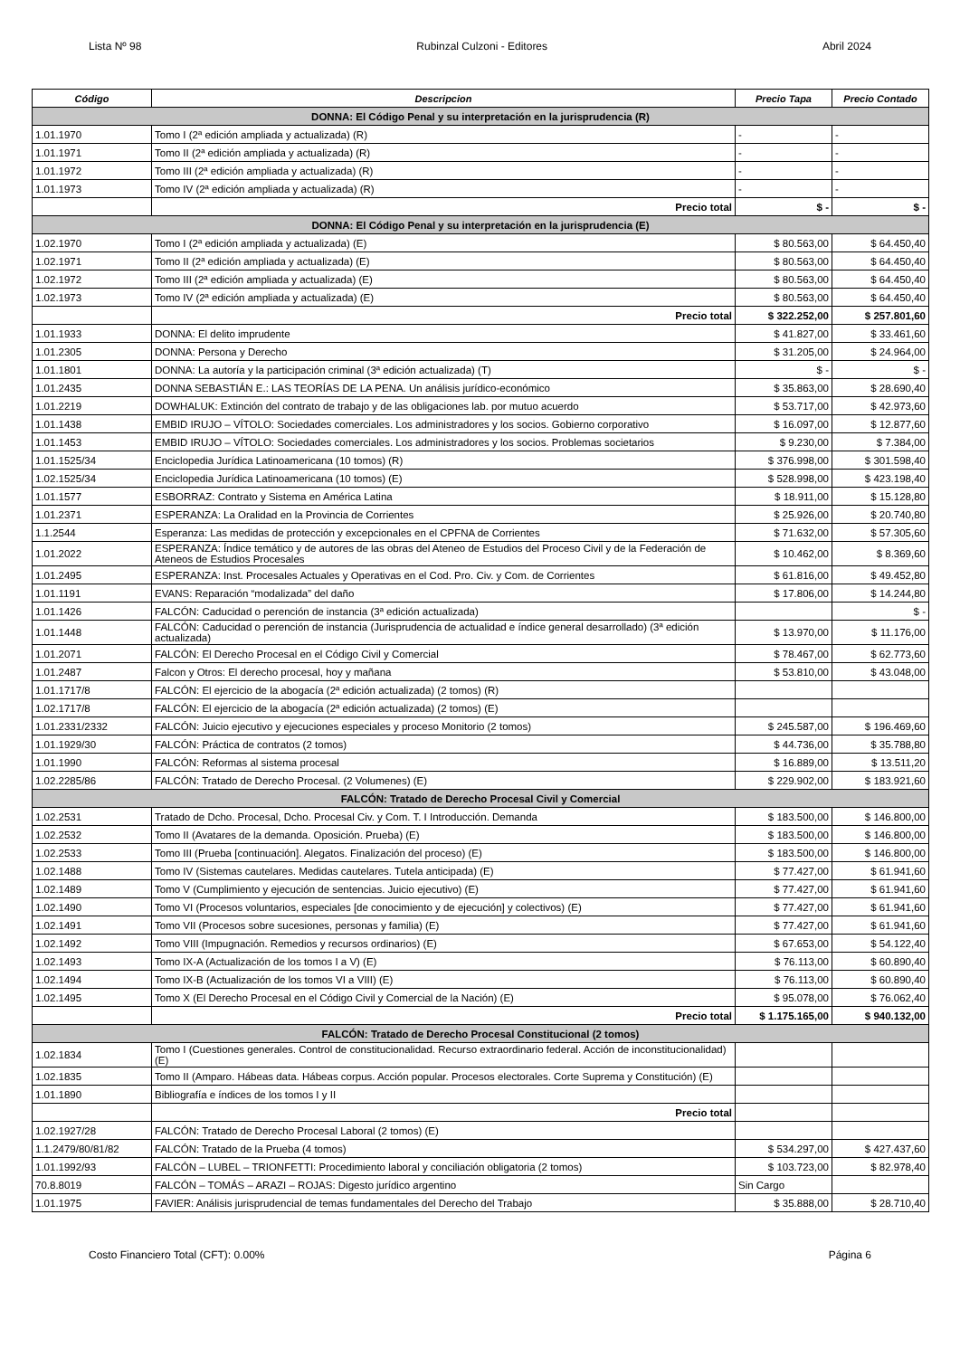Lista Nº 98 Rubinzal Culzoni - Editores Abril 2024
| Código | Descripcion | Precio Tapa | Precio Contado |
| --- | --- | --- | --- |
| DONNA: El Código Penal y su interpretación en la jurisprudencia (R) | | | |
| 1.01.1970 | Tomo I (2ª edición ampliada y actualizada) (R) | - | - |
| 1.01.1971 | Tomo II (2ª edición ampliada y actualizada) (R) | - | - |
| 1.01.1972 | Tomo III (2ª edición ampliada y actualizada) (R) | - | - |
| 1.01.1973 | Tomo IV (2ª edición ampliada y actualizada) (R) | - | - |
| | Precio total | $ - | $ - |
| DONNA: El Código Penal y su interpretación en la jurisprudencia (E) | | | |
| 1.02.1970 | Tomo I (2ª edición ampliada y actualizada) (E) | $ 80.563,00 | $ 64.450,40 |
| 1.02.1971 | Tomo II (2ª edición ampliada y actualizada) (E) | $ 80.563,00 | $ 64.450,40 |
| 1.02.1972 | Tomo III (2ª edición ampliada y actualizada) (E) | $ 80.563,00 | $ 64.450,40 |
| 1.02.1973 | Tomo IV (2ª edición ampliada y actualizada) (E) | $ 80.563,00 | $ 64.450,40 |
| | Precio total | $ 322.252,00 | $ 257.801,60 |
| 1.01.1933 | DONNA: El delito imprudente | $ 41.827,00 | $ 33.461,60 |
| 1.01.2305 | DONNA: Persona y Derecho | $ 31.205,00 | $ 24.964,00 |
| 1.01.1801 | DONNA: La autoría y la participación criminal (3ª edición actualizada) (T) | $ - | $ - |
| 1.01.2435 | DONNA SEBASTIÁN E.: LAS TEORÍAS DE LA PENA. Un análisis jurídico-económico | $ 35.863,00 | $ 28.690,40 |
| 1.01.2219 | DOWHALUK: Extinción del contrato de trabajo y de las obligaciones lab. por mutuo acuerdo | $ 53.717,00 | $ 42.973,60 |
| 1.01.1438 | EMBID IRUJO – VÍTOLO: Sociedades comerciales. Los administradores y los socios. Gobierno corporativo | $ 16.097,00 | $ 12.877,60 |
| 1.01.1453 | EMBID IRUJO – VÍTOLO: Sociedades comerciales. Los administradores y los socios. Problemas societarios | $ 9.230,00 | $ 7.384,00 |
| 1.01.1525/34 | Enciclopedia Jurídica Latinoamericana (10 tomos) (R) | $ 376.998,00 | $ 301.598,40 |
| 1.02.1525/34 | Enciclopedia Jurídica Latinoamericana (10 tomos) (E) | $ 528.998,00 | $ 423.198,40 |
| 1.01.1577 | ESBORRAZ: Contrato y Sistema en América Latina | $ 18.911,00 | $ 15.128,80 |
| 1.01.2371 | ESPERANZA: La Oralidad en la Provincia de Corrientes | $ 25.926,00 | $ 20.740,80 |
| 1.1.2544 | Esperanza: Las medidas de protección y excepcionales en el CPFNA de Corrientes | $ 71.632,00 | $ 57.305,60 |
| 1.01.2022 | ESPERANZA: Índice temático y de autores de las obras del Ateneo de Estudios del Proceso Civil y de la Federación de Ateneos de Estudios Procesales | $ 10.462,00 | $ 8.369,60 |
| 1.01.2495 | ESPERANZA: Inst. Procesales Actuales y Operativas en el Cod. Pro. Civ. y Com. de Corrientes | $ 61.816,00 | $ 49.452,80 |
| 1.01.1191 | EVANS: Reparación “modalizada” del daño | $ 17.806,00 | $ 14.244,80 |
| 1.01.1426 | FALCÓN: Caducidad o perención de instancia (3ª edición actualizada) | | $ - |
| 1.01.1448 | FALCÓN: Caducidad o perención de instancia (Jurisprudencia de actualidad e índice general desarrollado) (3ª edición actualizada) | $ 13.970,00 | $ 11.176,00 |
| 1.01.2071 | FALCÓN: El Derecho Procesal en el Código Civil y Comercial | $ 78.467,00 | $ 62.773,60 |
| 1.01.2487 | Falcon y Otros: El derecho procesal, hoy y mañana | $ 53.810,00 | $ 43.048,00 |
| 1.01.1717/8 | FALCÓN: El ejercicio de la abogacía (2ª edición actualizada) (2 tomos) (R) | | |
| 1.02.1717/8 | FALCÓN: El ejercicio de la abogacía (2ª edición actualizada) (2 tomos) (E) | | |
| 1.01.2331/2332 | FALCÓN: Juicio ejecutivo y ejecuciones especiales y proceso Monitorio (2 tomos) | $ 245.587,00 | $ 196.469,60 |
| 1.01.1929/30 | FALCÓN: Práctica de contratos (2 tomos) | $ 44.736,00 | $ 35.788,80 |
| 1.01.1990 | FALCÓN: Reformas al sistema procesal | $ 16.889,00 | $ 13.511,20 |
| 1.02.2285/86 | FALCÓN: Tratado de Derecho Procesal. (2 Volumenes) (E) | $ 229.902,00 | $ 183.921,60 |
| FALCÓN: Tratado de Derecho Procesal Civil y Comercial | | | |
| 1.02.2531 | Tratado de Dcho. Procesal, Dcho. Procesal Civ. y Com. T. I Introducción. Demanda | $ 183.500,00 | $ 146.800,00 |
| 1.02.2532 | Tomo II (Avatares de la demanda. Oposición. Prueba) (E) | $ 183.500,00 | $ 146.800,00 |
| 1.02.2533 | Tomo III (Prueba [continuación]. Alegatos. Finalización del proceso) (E) | $ 183.500,00 | $ 146.800,00 |
| 1.02.1488 | Tomo IV (Sistemas cautelares. Medidas cautelares. Tutela anticipada) (E) | $ 77.427,00 | $ 61.941,60 |
| 1.02.1489 | Tomo V (Cumplimiento y ejecución de sentencias. Juicio ejecutivo) (E) | $ 77.427,00 | $ 61.941,60 |
| 1.02.1490 | Tomo VI (Procesos voluntarios, especiales [de conocimiento y de ejecución] y colectivos) (E) | $ 77.427,00 | $ 61.941,60 |
| 1.02.1491 | Tomo VII (Procesos sobre sucesiones, personas y familia) (E) | $ 77.427,00 | $ 61.941,60 |
| 1.02.1492 | Tomo VIII (Impugnación. Remedios y recursos ordinarios) (E) | $ 67.653,00 | $ 54.122,40 |
| 1.02.1493 | Tomo IX-A (Actualización de los tomos I a V) (E) | $ 76.113,00 | $ 60.890,40 |
| 1.02.1494 | Tomo IX-B (Actualización de los tomos VI a VIII) (E) | $ 76.113,00 | $ 60.890,40 |
| 1.02.1495 | Tomo X (El Derecho Procesal en el Código Civil y Comercial de la Nación) (E) | $ 95.078,00 | $ 76.062,40 |
| | Precio total | $ 1.175.165,00 | $ 940.132,00 |
| FALCÓN: Tratado de Derecho Procesal Constitucional (2 tomos) | | | |
| 1.02.1834 | Tomo I (Cuestiones generales. Control de constitucionalidad. Recurso extraordinario federal. Acción de inconstitucionalidad) (E) | | |
| 1.02.1835 | Tomo II (Amparo. Hábeas data. Hábeas corpus. Acción popular. Procesos electorales. Corte Suprema y Constitución) (E) | | |
| 1.01.1890 | Bibliografía e índices de los tomos I y II | | |
| | Precio total | | |
| 1.02.1927/28 | FALCÓN: Tratado de Derecho Procesal Laboral (2 tomos) (E) | | |
| 1.1.2479/80/81/82 | FALCÓN: Tratado de la Prueba (4 tomos) | $ 534.297,00 | $ 427.437,60 |
| 1.01.1992/93 | FALCÓN – LUBEL – TRIONFETTI: Procedimiento laboral y conciliación obligatoria (2 tomos) | $ 103.723,00 | $ 82.978,40 |
| 70.8.8019 | FALCÓN – TOMÁS – ARAZI – ROJAS: Digesto jurídico argentino | Sin Cargo | |
| 1.01.1975 | FAVIER: Análisis jurisprudencial de temas fundamentales del Derecho del Trabajo | $ 35.888,00 | $ 28.710,40 |
Costo Financiero Total (CFT): 0.00% Página 6